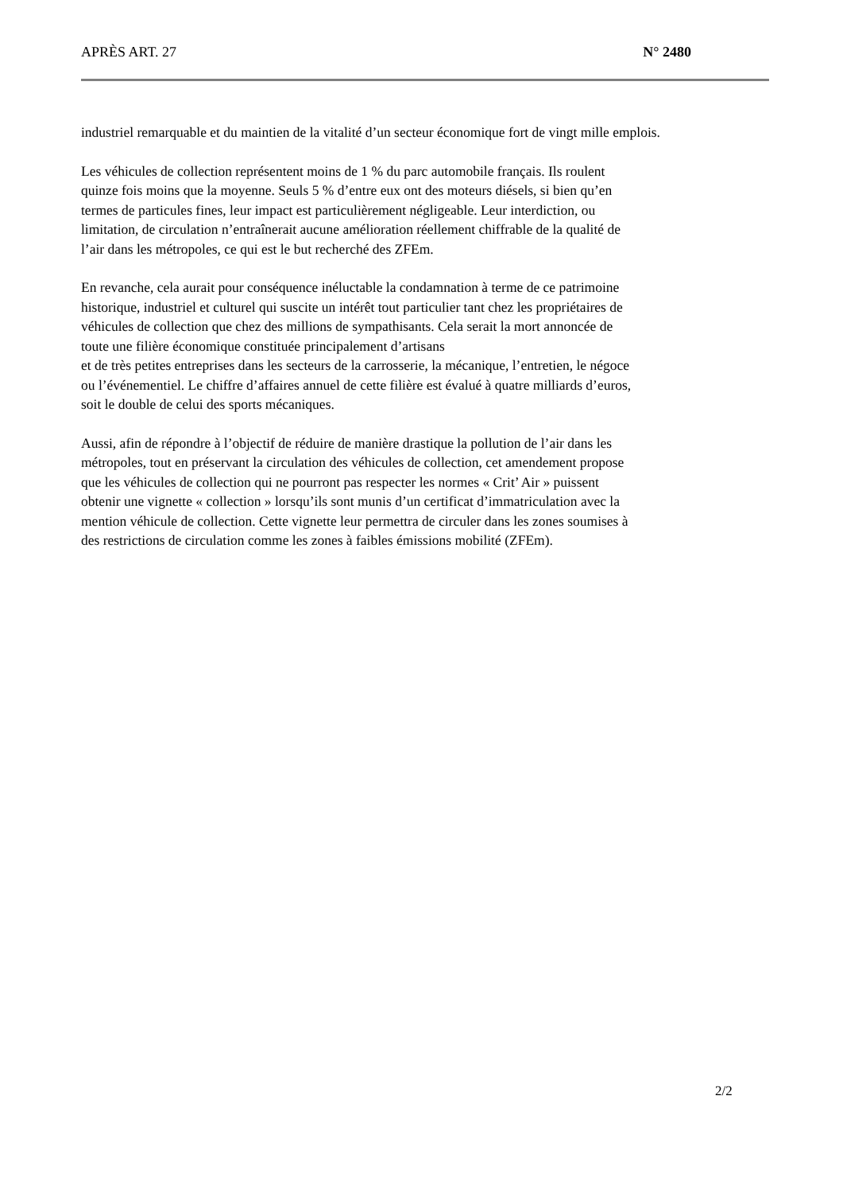APRÈS ART. 27 N° 2480
industriel remarquable et du maintien de la vitalité d’un secteur économique fort de vingt mille emplois.
Les véhicules de collection représentent moins de 1 % du parc automobile français. Ils roulent
quinze fois moins que la moyenne. Seuls 5 % d’entre eux ont des moteurs diésels, si bien qu’en
termes de particules fines, leur impact est particulièrement négligeable. Leur interdiction, ou
limitation, de circulation n’entraînerait aucune amélioration réellement chiffrable de la qualité de
l’air dans les métropoles, ce qui est le but recherché des ZFEm.
En revanche, cela aurait pour conséquence inéluctable la condamnation à terme de ce patrimoine
historique, industriel et culturel qui suscite un intérêt tout particulier tant chez les propriétaires de
véhicules de collection que chez des millions de sympathisants. Cela serait la mort annoncée de
toute une filière économique constituée principalement d’artisans
et de très petites entreprises dans les secteurs de la carrosserie, la mécanique, l’entretien, le négoce
ou l’événementiel. Le chiffre d’affaires annuel de cette filière est évalué à quatre milliards d’euros,
soit le double de celui des sports mécaniques.
Aussi, afin de répondre à l’objectif de réduire de manière drastique la pollution de l’air dans les
métropoles, tout en préservant la circulation des véhicules de collection, cet amendement propose
que les véhicules de collection qui ne pourront pas respecter les normes « Crit’ Air » puissent
obtenir une vignette « collection » lorsqu’ils sont munis d’un certificat d’immatriculation avec la
mention véhicule de collection. Cette vignette leur permettra de circuler dans les zones soumises à
des restrictions de circulation comme les zones à faibles émissions mobilité (ZFEm).
2/2